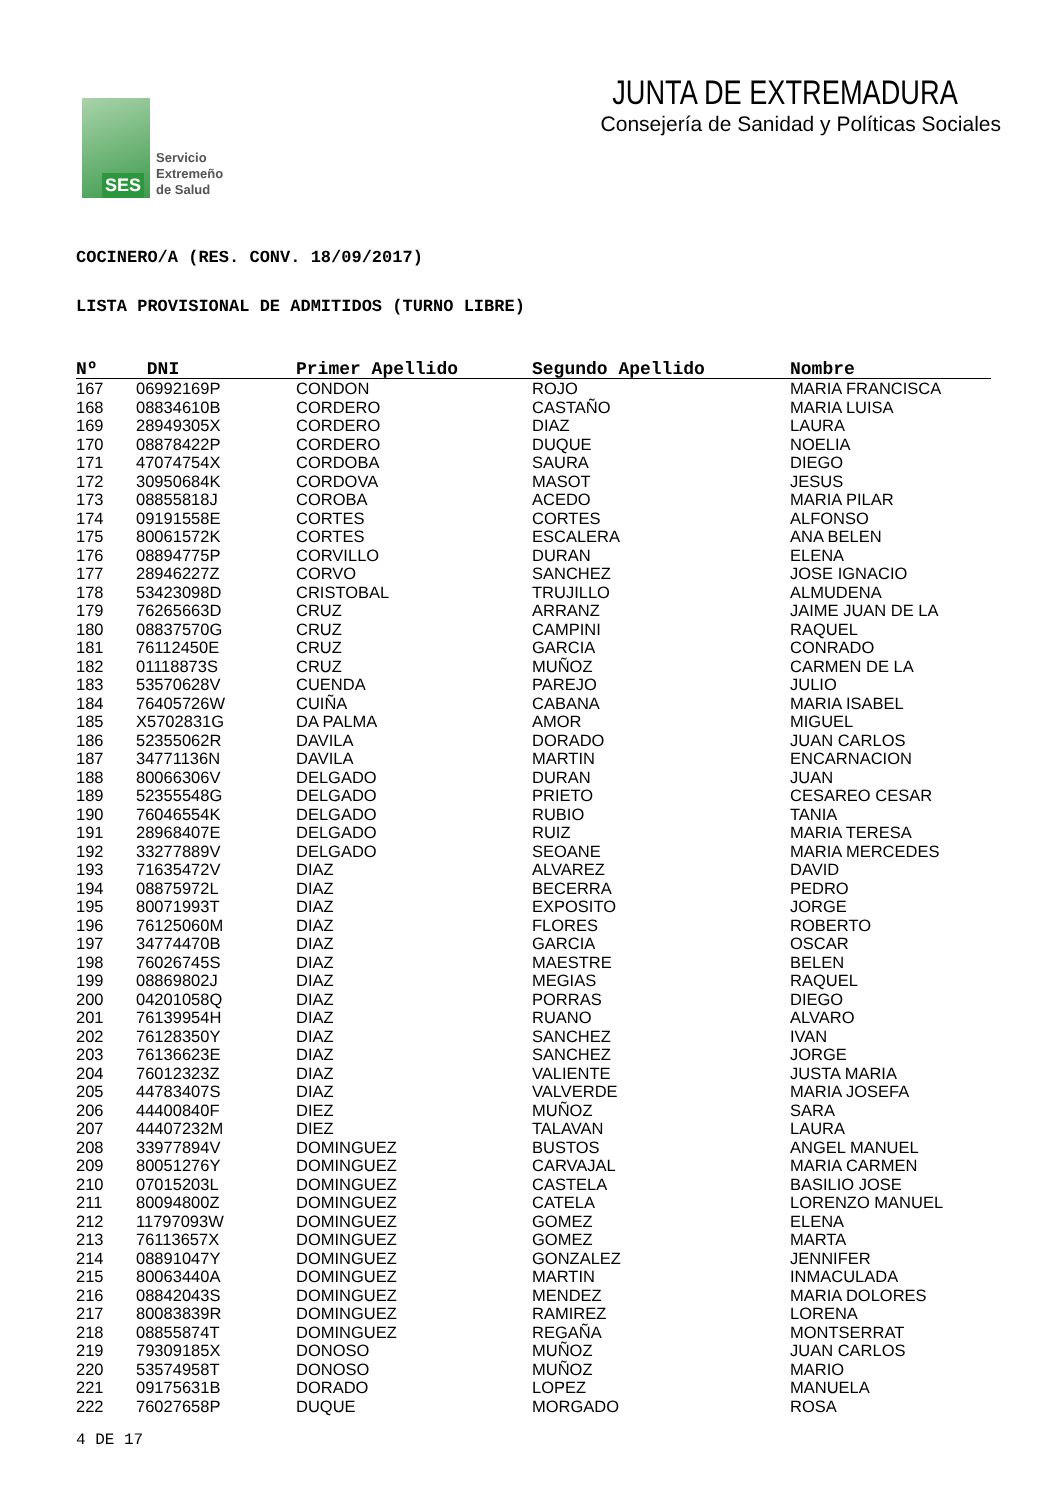SES
Servicio
Extremeño
de Salud
JUNTA DE EXTREMADURA
Consejería de Sanidad y Políticas Sociales
COCINERO/A (RES. CONV. 18/09/2017)
LISTA PROVISIONAL DE ADMITIDOS (TURNO LIBRE)
| Nº | DNI | Primer Apellido | Segundo Apellido | Nombre |
| --- | --- | --- | --- | --- |
| 167 | 06992169P | CONDON | ROJO | MARIA FRANCISCA |
| 168 | 08834610B | CORDERO | CASTAÑO | MARIA LUISA |
| 169 | 28949305X | CORDERO | DIAZ | LAURA |
| 170 | 08878422P | CORDERO | DUQUE | NOELIA |
| 171 | 47074754X | CORDOBA | SAURA | DIEGO |
| 172 | 30950684K | CORDOVA | MASOT | JESUS |
| 173 | 08855818J | COROBA | ACEDO | MARIA PILAR |
| 174 | 09191558E | CORTES | CORTES | ALFONSO |
| 175 | 80061572K | CORTES | ESCALERA | ANA BELEN |
| 176 | 08894775P | CORVILLO | DURAN | ELENA |
| 177 | 28946227Z | CORVO | SANCHEZ | JOSE IGNACIO |
| 178 | 53423098D | CRISTOBAL | TRUJILLO | ALMUDENA |
| 179 | 76265663D | CRUZ | ARRANZ | JAIME JUAN DE LA |
| 180 | 08837570G | CRUZ | CAMPINI | RAQUEL |
| 181 | 76112450E | CRUZ | GARCIA | CONRADO |
| 182 | 01118873S | CRUZ | MUÑOZ | CARMEN DE LA |
| 183 | 53570628V | CUENDA | PAREJO | JULIO |
| 184 | 76405726W | CUIÑA | CABANA | MARIA ISABEL |
| 185 | X5702831G | DA PALMA | AMOR | MIGUEL |
| 186 | 52355062R | DAVILA | DORADO | JUAN CARLOS |
| 187 | 34771136N | DAVILA | MARTIN | ENCARNACION |
| 188 | 80066306V | DELGADO | DURAN | JUAN |
| 189 | 52355548G | DELGADO | PRIETO | CESAREO CESAR |
| 190 | 76046554K | DELGADO | RUBIO | TANIA |
| 191 | 28968407E | DELGADO | RUIZ | MARIA TERESA |
| 192 | 33277889V | DELGADO | SEOANE | MARIA MERCEDES |
| 193 | 71635472V | DIAZ | ALVAREZ | DAVID |
| 194 | 08875972L | DIAZ | BECERRA | PEDRO |
| 195 | 80071993T | DIAZ | EXPOSITO | JORGE |
| 196 | 76125060M | DIAZ | FLORES | ROBERTO |
| 197 | 34774470B | DIAZ | GARCIA | OSCAR |
| 198 | 76026745S | DIAZ | MAESTRE | BELEN |
| 199 | 08869802J | DIAZ | MEGIAS | RAQUEL |
| 200 | 04201058Q | DIAZ | PORRAS | DIEGO |
| 201 | 76139954H | DIAZ | RUANO | ALVARO |
| 202 | 76128350Y | DIAZ | SANCHEZ | IVAN |
| 203 | 76136623E | DIAZ | SANCHEZ | JORGE |
| 204 | 76012323Z | DIAZ | VALIENTE | JUSTA MARIA |
| 205 | 44783407S | DIAZ | VALVERDE | MARIA JOSEFA |
| 206 | 44400840F | DIEZ | MUÑOZ | SARA |
| 207 | 44407232M | DIEZ | TALAVAN | LAURA |
| 208 | 33977894V | DOMINGUEZ | BUSTOS | ANGEL MANUEL |
| 209 | 80051276Y | DOMINGUEZ | CARVAJAL | MARIA CARMEN |
| 210 | 07015203L | DOMINGUEZ | CASTELA | BASILIO JOSE |
| 211 | 80094800Z | DOMINGUEZ | CATELA | LORENZO MANUEL |
| 212 | 11797093W | DOMINGUEZ | GOMEZ | ELENA |
| 213 | 76113657X | DOMINGUEZ | GOMEZ | MARTA |
| 214 | 08891047Y | DOMINGUEZ | GONZALEZ | JENNIFER |
| 215 | 80063440A | DOMINGUEZ | MARTIN | INMACULADA |
| 216 | 08842043S | DOMINGUEZ | MENDEZ | MARIA DOLORES |
| 217 | 80083839R | DOMINGUEZ | RAMIREZ | LORENA |
| 218 | 08855874T | DOMINGUEZ | REGAÑA | MONTSERRAT |
| 219 | 79309185X | DONOSO | MUÑOZ | JUAN CARLOS |
| 220 | 53574958T | DONOSO | MUÑOZ | MARIO |
| 221 | 09175631B | DORADO | LOPEZ | MANUELA |
| 222 | 76027658P | DUQUE | MORGADO | ROSA |
4 DE 17